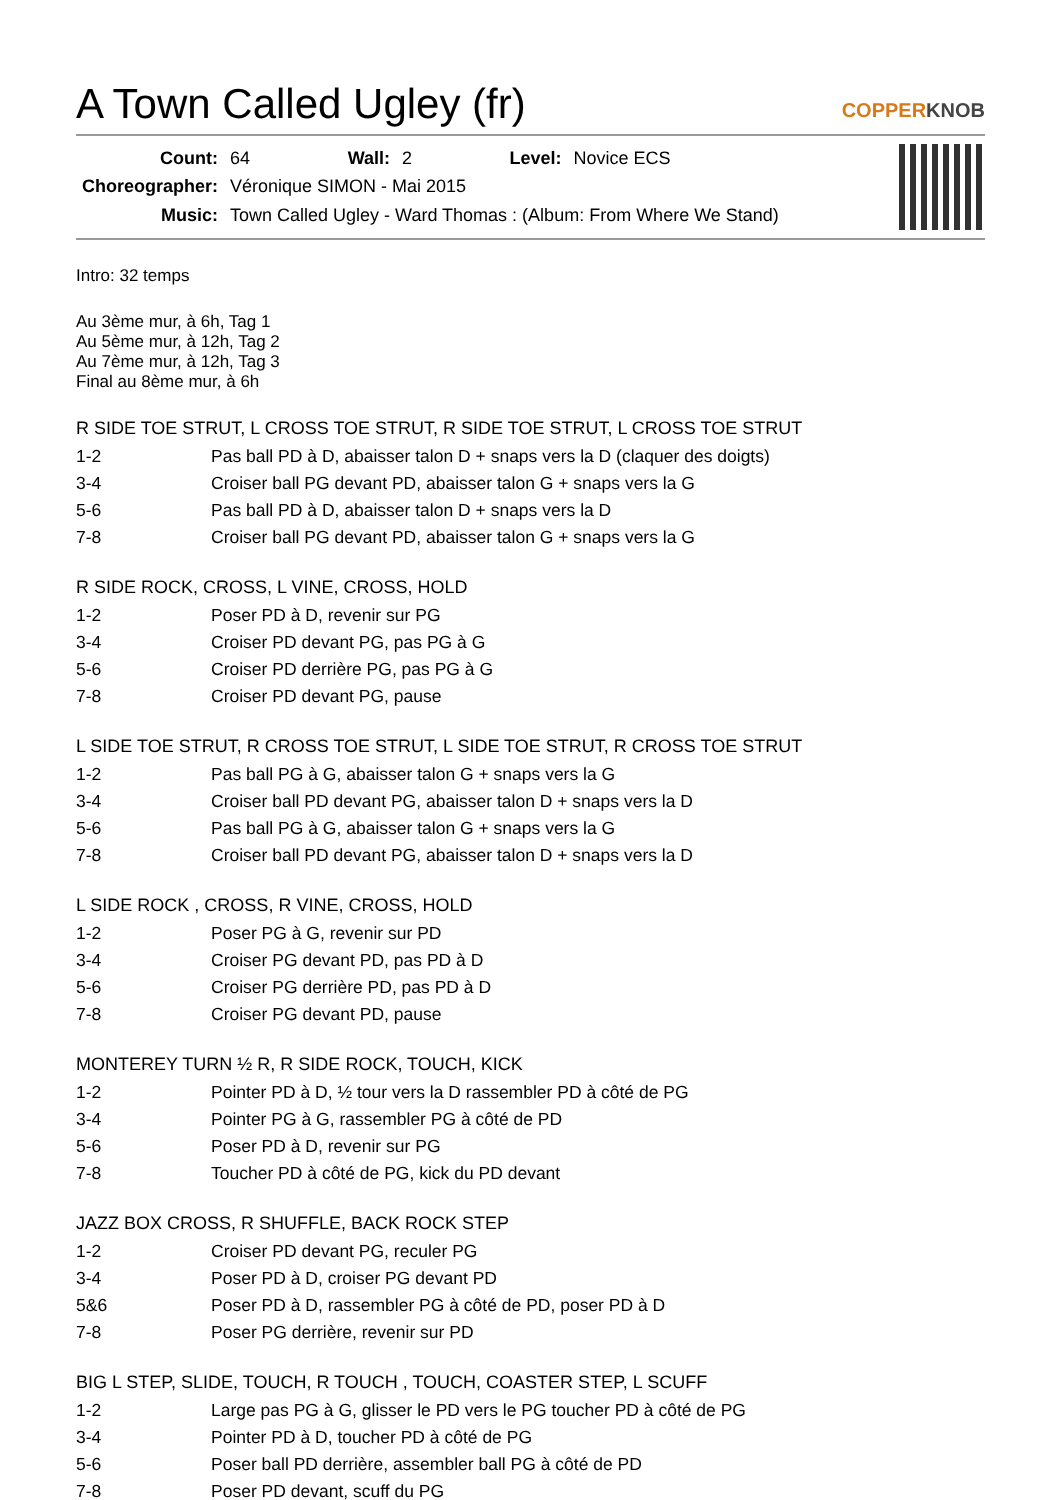A Town Called Ugley (fr)
COPPERKNOB
| Count: | 64 | Wall: | 2 | Level: | Novice ECS |
| Choreographer: | Véronique SIMON - Mai 2015 | | | | |
| Music: | Town Called Ugley - Ward Thomas : (Album: From Where We Stand) | | | | |
Intro: 32 temps
Au 3ème mur, à 6h, Tag 1
Au 5ème mur, à 12h, Tag 2
Au 7ème mur, à 12h, Tag 3
Final au 8ème mur, à 6h
R SIDE TOE STRUT, L CROSS TOE STRUT, R SIDE TOE STRUT, L CROSS TOE STRUT
| 1-2 | Pas ball PD à D, abaisser talon D + snaps vers la D (claquer des doigts) |
| 3-4 | Croiser ball PG devant PD, abaisser talon G + snaps vers la G |
| 5-6 | Pas ball PD à D, abaisser talon D + snaps vers la D |
| 7-8 | Croiser ball PG devant PD, abaisser talon G + snaps vers la G |
R SIDE ROCK, CROSS, L VINE, CROSS, HOLD
| 1-2 | Poser PD à D, revenir sur PG |
| 3-4 | Croiser PD devant PG, pas PG à G |
| 5-6 | Croiser PD derrière PG, pas PG à G |
| 7-8 | Croiser PD devant PG, pause |
L SIDE TOE STRUT, R CROSS TOE STRUT, L SIDE TOE STRUT, R CROSS TOE STRUT
| 1-2 | Pas ball PG à G, abaisser talon G + snaps vers la G |
| 3-4 | Croiser ball PD devant PG, abaisser talon D + snaps vers la D |
| 5-6 | Pas ball PG à G, abaisser talon G + snaps vers la G |
| 7-8 | Croiser ball PD devant PG, abaisser talon D + snaps vers la D |
L SIDE ROCK , CROSS, R VINE, CROSS, HOLD
| 1-2 | Poser PG à G, revenir sur PD |
| 3-4 | Croiser PG devant PD, pas PD à D |
| 5-6 | Croiser PG derrière PD, pas PD à D |
| 7-8 | Croiser PG devant PD, pause |
MONTEREY TURN ½ R, R SIDE ROCK, TOUCH, KICK
| 1-2 | Pointer PD à D, ½ tour vers la D rassembler PD à côté de PG |
| 3-4 | Pointer PG à G, rassembler PG à côté de PD |
| 5-6 | Poser PD à D, revenir sur PG |
| 7-8 | Toucher PD à côté de PG, kick du PD devant |
JAZZ BOX CROSS, R SHUFFLE, BACK ROCK STEP
| 1-2 | Croiser PD devant PG, reculer PG |
| 3-4 | Poser PD à D, croiser PG devant PD |
| 5&6 | Poser PD à D, rassembler PG à côté de PD, poser PD à D |
| 7-8 | Poser PG derrière, revenir sur PD |
BIG L STEP, SLIDE, TOUCH, R TOUCH , TOUCH, COASTER STEP, L SCUFF
| 1-2 | Large pas PG à G, glisser le PD vers le PG toucher PD à côté de PG |
| 3-4 | Pointer PD à D, toucher PD à côté de PG |
| 5-6 | Poser ball PD derrière, assembler ball PG à côté de PD |
| 7-8 | Poser PD devant, scuff du PG |